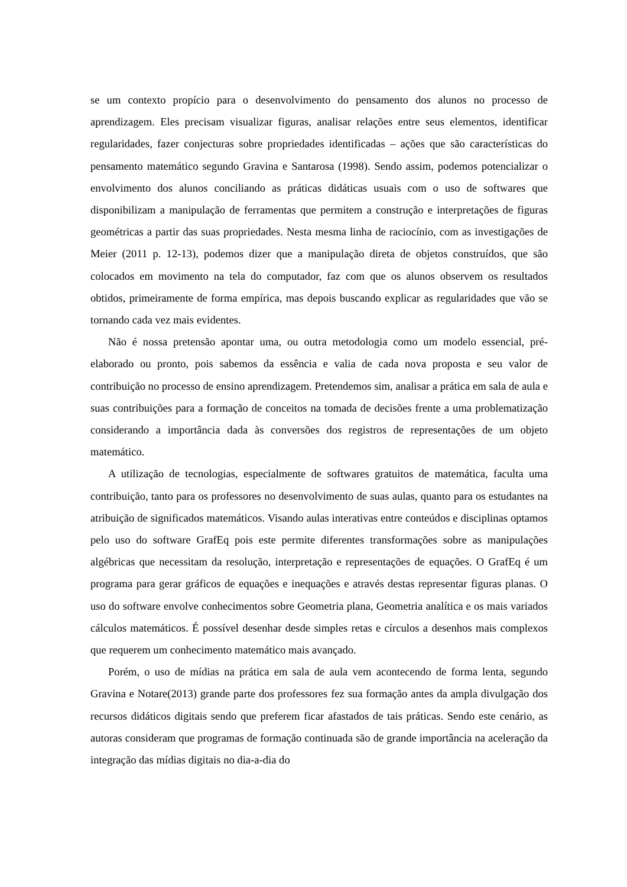se um contexto propício para o desenvolvimento do pensamento dos alunos no processo de aprendizagem. Eles precisam visualizar figuras, analisar relações entre seus elementos, identificar regularidades, fazer conjecturas sobre propriedades identificadas – ações que são características do pensamento matemático segundo Gravina e Santarosa (1998). Sendo assim, podemos potencializar o envolvimento dos alunos conciliando as práticas didáticas usuais com o uso de softwares que disponibilizam a manipulação de ferramentas que permitem a construção e interpretações de figuras geométricas a partir das suas propriedades. Nesta mesma linha de raciocínio, com as investigações de Meier (2011 p. 12-13), podemos dizer que a manipulação direta de objetos construídos, que são colocados em movimento na tela do computador, faz com que os alunos observem os resultados obtidos, primeiramente de forma empírica, mas depois buscando explicar as regularidades que vão se tornando cada vez mais evidentes.
Não é nossa pretensão apontar uma, ou outra metodologia como um modelo essencial, pré-elaborado ou pronto, pois sabemos da essência e valia de cada nova proposta e seu valor de contribuição no processo de ensino aprendizagem. Pretendemos sim, analisar a prática em sala de aula e suas contribuições para a formação de conceitos na tomada de decisões frente a uma problematização considerando a importância dada às conversões dos registros de representações de um objeto matemático.
A utilização de tecnologias, especialmente de softwares gratuitos de matemática, faculta uma contribuição, tanto para os professores no desenvolvimento de suas aulas, quanto para os estudantes na atribuição de significados matemáticos. Visando aulas interativas entre conteúdos e disciplinas optamos pelo uso do software GrafEq pois este permite diferentes transformações sobre as manipulações algébricas que necessitam da resolução, interpretação e representações de equações. O GrafEq é um programa para gerar gráficos de equações e inequações e através destas representar figuras planas. O uso do software envolve conhecimentos sobre Geometria plana, Geometria analítica e os mais variados cálculos matemáticos. É possível desenhar desde simples retas e círculos a desenhos mais complexos que requerem um conhecimento matemático mais avançado.
Porém, o uso de mídias na prática em sala de aula vem acontecendo de forma lenta, segundo Gravina e Notare(2013) grande parte dos professores fez sua formação antes da ampla divulgação dos recursos didáticos digitais sendo que preferem ficar afastados de tais práticas. Sendo este cenário, as autoras consideram que programas de formação continuada são de grande importância na aceleração da integração das mídias digitais no dia-a-dia do